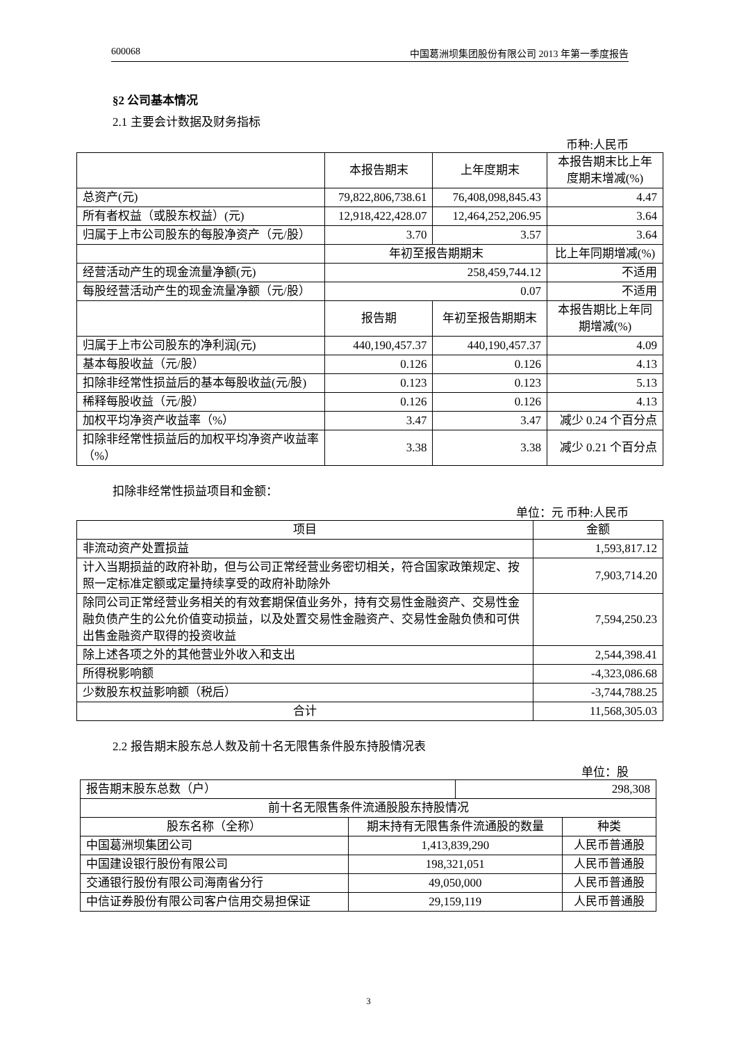600068 中国葛洲坝集团股份有限公司 2013 年第一季度报告
§2 公司基本情况
2.1 主要会计数据及财务指标
币种:人民币
| | 本报告期末 | 上年度期末 | 本报告期末比上年度期末增减(%) |
| --- | --- | --- | --- |
| 总资产(元) | 79,822,806,738.61 | 76,408,098,845.43 | 4.47 |
| 所有者权益（或股东权益）(元) | 12,918,422,428.07 | 12,464,252,206.95 | 3.64 |
| 归属于上市公司股东的每股净资产（元/股） | 3.70 | 3.57 | 3.64 |
| | 年初至报告期期末 | | 比上年同期增减(%) |
| 经营活动产生的现金流量净额(元) | 258,459,744.12 | | 不适用 |
| 每股经营活动产生的现金流量净额（元/股） | 0.07 | | 不适用 |
| | 报告期 | 年初至报告期期末 | 本报告期比上年同期增减(%) |
| 归属于上市公司股东的净利润(元) | 440,190,457.37 | 440,190,457.37 | 4.09 |
| 基本每股收益（元/股） | 0.126 | 0.126 | 4.13 |
| 扣除非经常性损益后的基本每股收益(元/股) | 0.123 | 0.123 | 5.13 |
| 稀释每股收益（元/股） | 0.126 | 0.126 | 4.13 |
| 加权平均净资产收益率（%） | 3.47 | 3.47 | 减少 0.24 个百分点 |
| 扣除非经常性损益后的加权平均净资产收益率（%） | 3.38 | 3.38 | 减少 0.21 个百分点 |
扣除非经常性损益项目和金额：
单位：元 币种:人民币
| 项目 | 金额 |
| --- | --- |
| 非流动资产处置损益 | 1,593,817.12 |
| 计入当期损益的政府补助，但与公司正常经营业务密切相关，符合国家政策规定、按照一定标准定额或定量持续享受的政府补助除外 | 7,903,714.20 |
| 除同公司正常经营业务相关的有效套期保值业务外，持有交易性金融资产、交易性金融负债产生的公允价值变动损益，以及处置交易性金融资产、交易性金融负债和可供出售金融资产取得的投资收益 | 7,594,250.23 |
| 除上述各项之外的其他营业外收入和支出 | 2,544,398.41 |
| 所得税影响额 | -4,323,086.68 |
| 少数股东权益影响额（税后） | -3,744,788.25 |
| 合计 | 11,568,305.03 |
2.2 报告期末股东总人数及前十名无限售条件股东持股情况表
单位：股
| 报告期末股东总数（户） | | 298,308 | |
| 前十名无限售条件流通股股东持股情况 | | | |
| 股东名称（全称） | 期末持有无限售条件流通股的数量 | | 种类 |
| 中国葛洲坝集团公司 | 1,413,839,290 | | 人民币普通股 |
| 中国建设银行股份有限公司 | 198,321,051 | | 人民币普通股 |
| 交通银行股份有限公司海南省分行 | 49,050,000 | | 人民币普通股 |
| 中信证券股份有限公司客户信用交易担保证 | 29,159,119 | | 人民币普通股 |
3